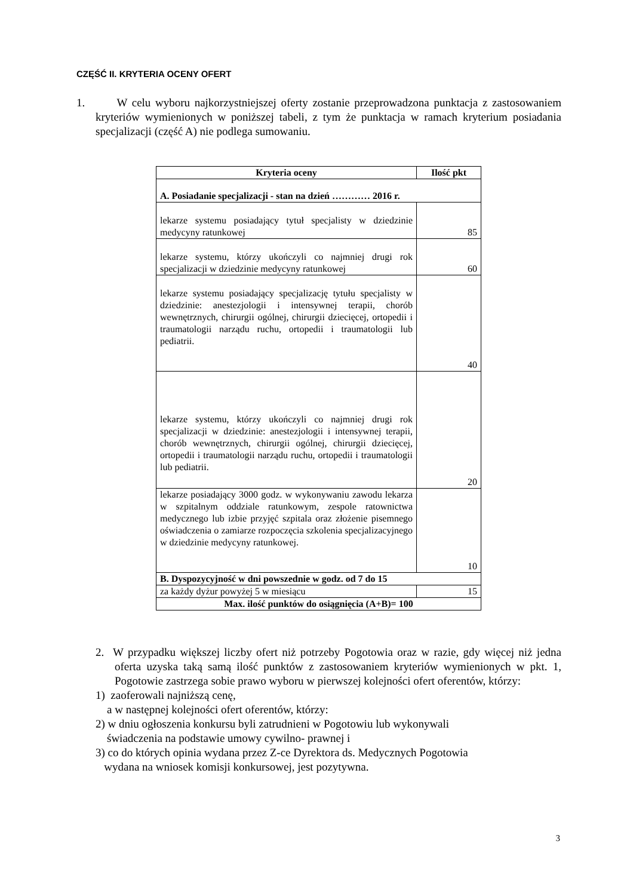CZĘŚĆ II. KRYTERIA OCENY OFERT
1. W celu wyboru najkorzystniejszej oferty zostanie przeprowadzona punktacja z zastosowaniem kryteriów wymienionych w poniższej tabeli, z tym że punktacja w ramach kryterium posiadania specjalizacji (część A) nie podlega sumowaniu.
| Kryteria oceny | Ilość pkt |
| --- | --- |
| A. Posiadanie specjalizacji - stan na dzień ………… 2016 r. | |
| lekarze systemu posiadający tytuł specjalisty w dziedzinie medycyny ratunkowej | 85 |
| lekarze systemu, którzy ukończyli co najmniej drugi rok specjalizacji w dziedzinie medycyny ratunkowej | 60 |
| lekarze systemu posiadający specjalizację tytułu specjalisty w dziedzinie: anestezjologii i intensywnej terapii, chorób wewnętrznych, chirurgii ogólnej, chirurgii dziecięcej, ortopedii i traumatologii narządu ruchu, ortopedii i traumatologii lub pediatrii. | 40 |
| lekarze systemu, którzy ukończyli co najmniej drugi rok specjalizacji w dziedzinie: anestezjologii i intensywnej terapii, chorób wewnętrznych, chirurgii ogólnej, chirurgii dziecięcej, ortopedii i traumatologii narządu ruchu, ortopedii i traumatologii lub pediatrii. | 20 |
| lekarze posiadający 3000 godz. w wykonywaniu zawodu lekarza w szpitalnym oddziale ratunkowym, zespole ratownictwa medycznego lub izbie przyjęć szpitala oraz złożenie pisemnego oświadczenia o zamiarze rozpoczęcia szkolenia specjalizacyjnego w dziedzinie medycyny ratunkowej. | 10 |
| B. Dyspozycyjność w dni powszednie w godz. od 7 do 15 | |
| za każdy dyżur powyżej 5 w miesiącu | 15 |
| Max. ilość punktów do osiągnięcia (A+B)= 100 | |
2. W przypadku większej liczby ofert niż potrzeby Pogotowia oraz w razie, gdy więcej niż jedna oferta uzyska taką samą ilość punktów z zastosowaniem kryteriów wymienionych w pkt. 1, Pogotowie zastrzega sobie prawo wyboru w pierwszej kolejności ofert oferentów, którzy:
1) zaoferowali najniższą cenę,
a w następnej kolejności ofert oferentów, którzy:
2) w dniu ogłoszenia konkursu byli zatrudnieni w Pogotowiu lub wykonywali
świadczenia na podstawie umowy cywilno- prawnej i
3) co do których opinia wydana przez Z-ce Dyrektora ds. Medycznych Pogotowia
wydana na wniosek komisji konkursowej, jest pozytywna.
3